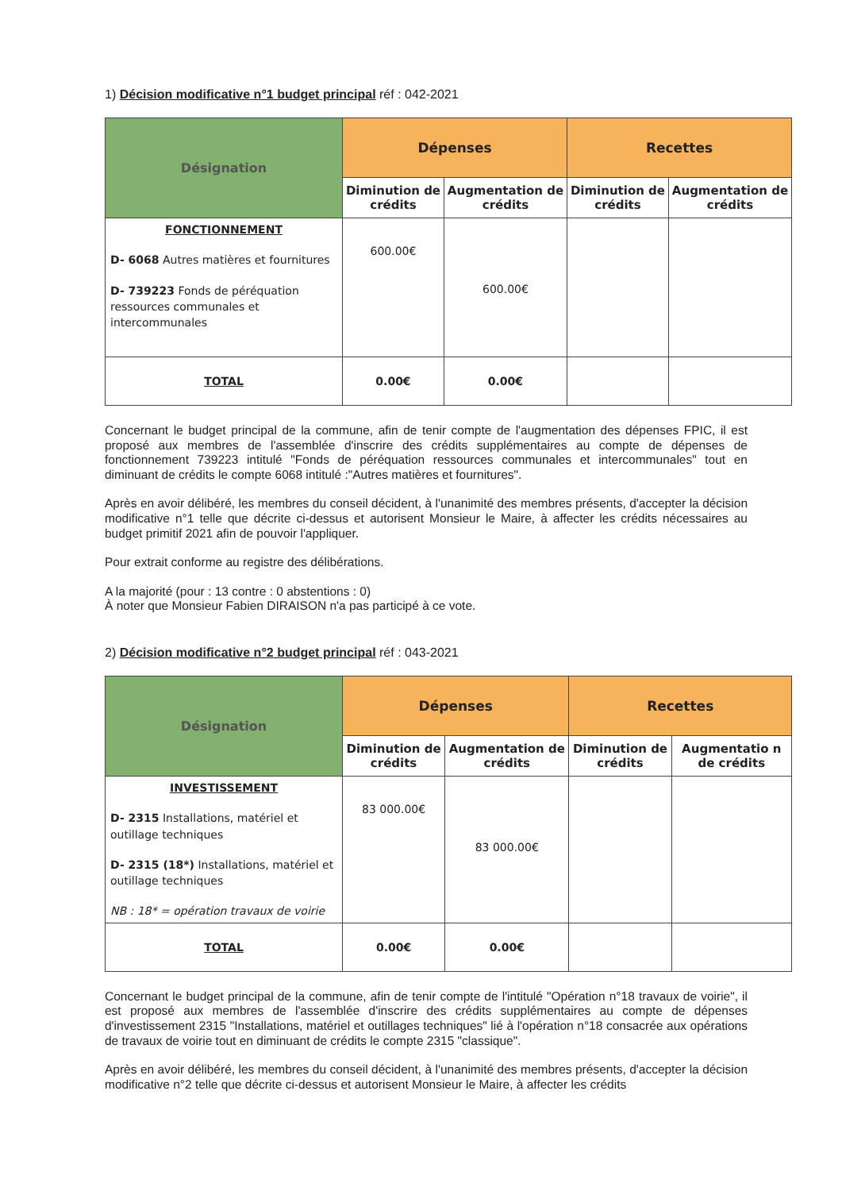1) Décision modificative n°1 budget principal réf : 042-2021
| Désignation | Dépenses | | Recettes | |
| --- | --- | --- | --- | --- |
| | Diminution de crédits | Augmentation de crédits | Diminution de crédits | Augmentation de crédits |
| FONCTIONNEMENT D- 6068 Autres matières et fournitures D- 739223 Fonds de péréquation ressources communales et intercommunales | 600.00€ | 600.00€ | | |
| TOTAL | 0.00€ | 0.00€ | | |
Concernant le budget principal de la commune, afin de tenir compte de l'augmentation des dépenses FPIC, il est proposé aux membres de l'assemblée d'inscrire des crédits supplémentaires au compte de dépenses de fonctionnement 739223 intitulé "Fonds de péréquation ressources communales et intercommunales" tout en diminuant de crédits le compte 6068 intitulé :"Autres matières et fournitures".
Après en avoir délibéré, les membres du conseil décident, à l'unanimité des membres présents, d'accepter la décision modificative n°1 telle que décrite ci-dessus et autorisent Monsieur le Maire, à affecter les crédits nécessaires au budget primitif 2021 afin de pouvoir l'appliquer.
Pour extrait conforme au registre des délibérations.
A la majorité (pour : 13 contre : 0 abstentions : 0)
À noter que Monsieur Fabien DIRAISON n'a pas participé à ce vote.
2) Décision modificative n°2 budget principal réf : 043-2021
| Désignation | Dépenses | | Recettes | |
| --- | --- | --- | --- | --- |
| | Diminution de crédits | Augmentation de crédits | Diminution de crédits | Augmentatio n de crédits |
| INVESTISSEMENT D- 2315 Installations, matériel et outillage techniques D- 2315 (18*) Installations, matériel et outillage techniques NB : 18* = opération travaux de voirie | 83 000.00€ | 83 000.00€ | | |
| TOTAL | 0.00€ | 0.00€ | | |
Concernant le budget principal de la commune, afin de tenir compte de l'intitulé "Opération n°18 travaux de voirie", il est proposé aux membres de l'assemblée d'inscrire des crédits supplémentaires au compte de dépenses d'investissement 2315 "Installations, matériel et outillages techniques" lié à l'opération n°18 consacrée aux opérations de travaux de voirie tout en diminuant de crédits le compte 2315 "classique".
Après en avoir délibéré, les membres du conseil décident, à l'unanimité des membres présents, d'accepter la décision modificative n°2 telle que décrite ci-dessus et autorisent Monsieur le Maire, à affecter les crédits